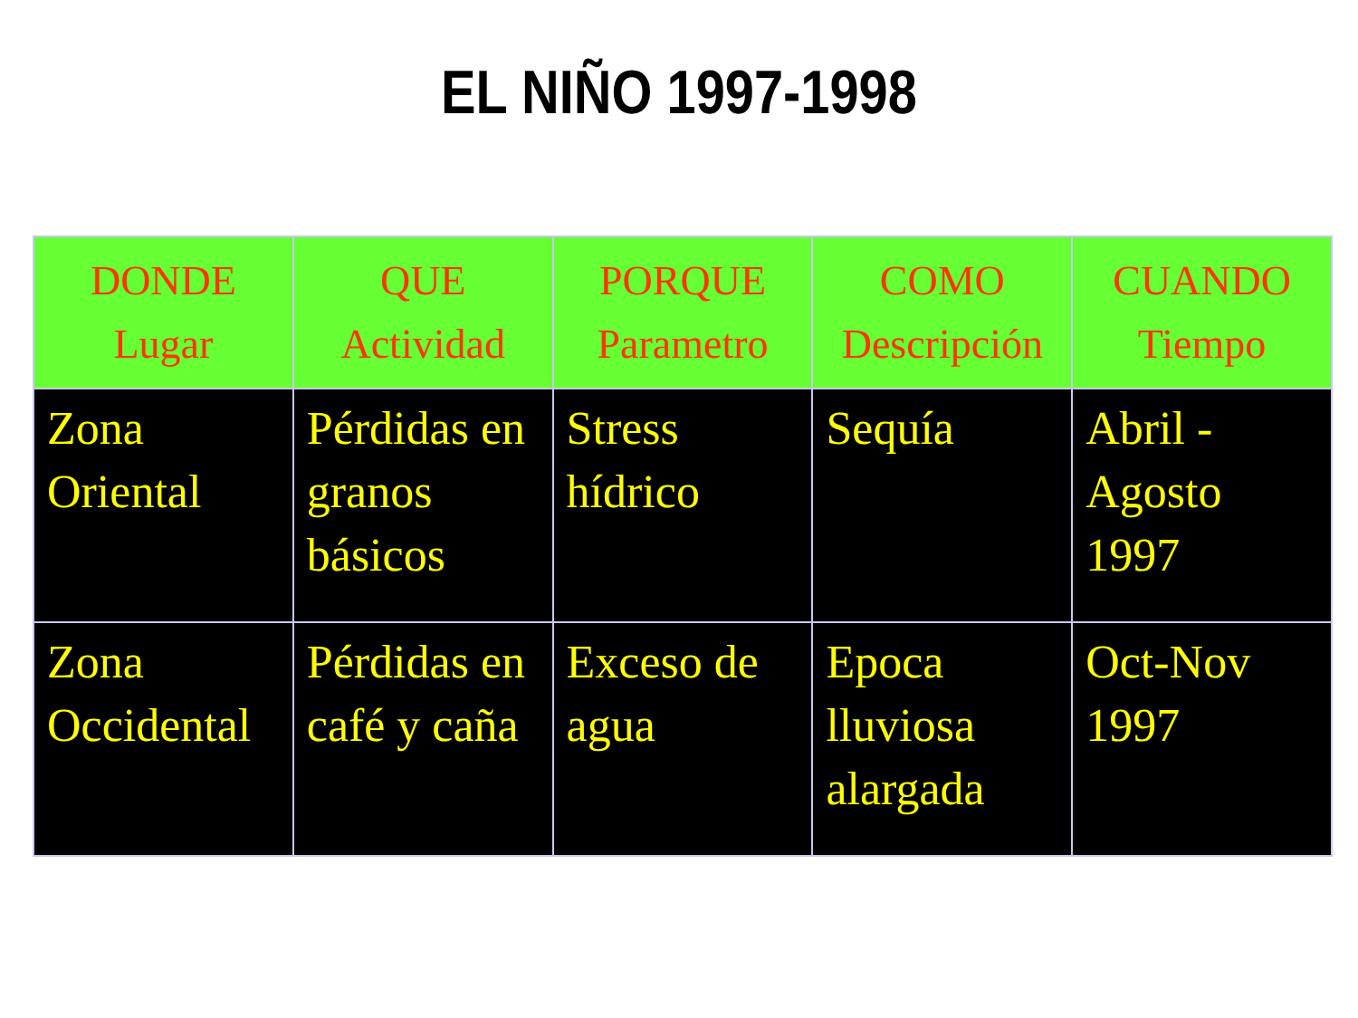EL NIÑO 1997-1998
| DONDE Lugar | QUE Actividad | PORQUE Parametro | COMO Descripción | CUANDO Tiempo |
| --- | --- | --- | --- | --- |
| Zona Oriental | Pérdidas en granos básicos | Stress hídrico | Sequía | Abril - Agosto 1997 |
| Zona Occidental | Pérdidas en café y caña | Exceso de agua | Epoca lluviosa alargada | Oct-Nov 1997 |